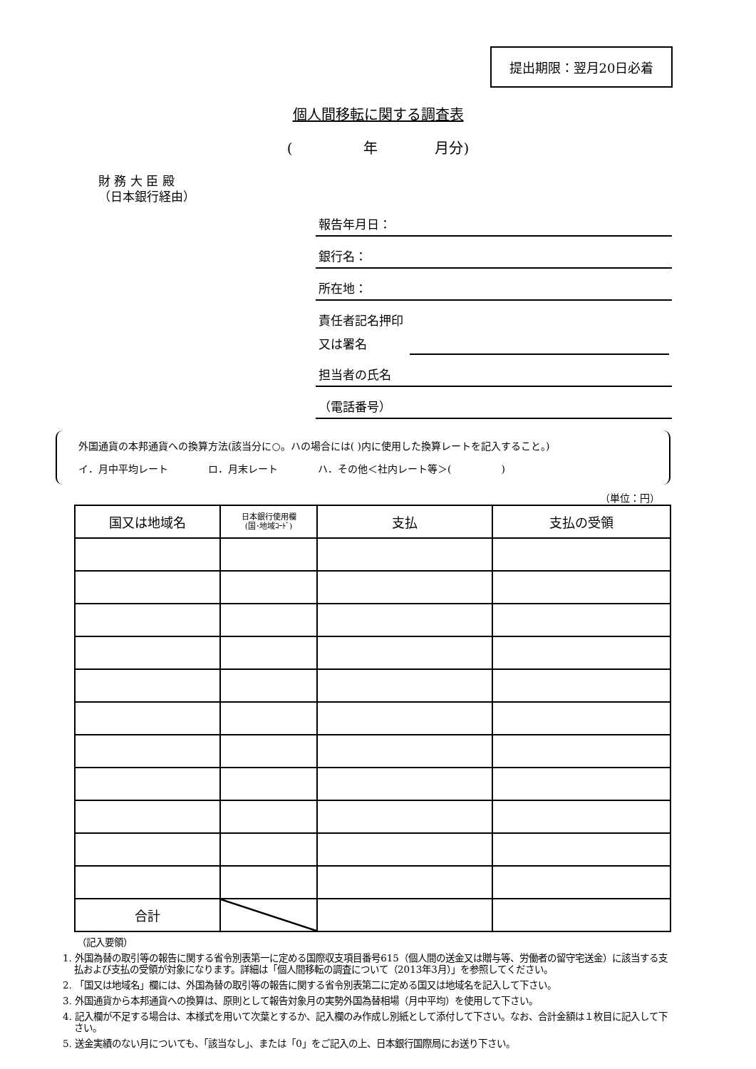提出期限：翌月20日必着
個人間移転に関する調査表
(　　　　　年　　　　月分)
財 務 大 臣 殿
（日本銀行経由）
報告年月日：
銀行名：
所在地：
責任者記名押印
又は署名
担当者の氏名
（電話番号）
外国通貨の本邦通貨への換算方法(該当分に○。ハの場合には( )内に使用した換算レートを記入すること。)
イ．月中平均レート　　　　ロ．月末レート　　　　ハ．その他＜社内レート等＞(　　　　　)
（単位：円）
| 国又は地域名 | 日本銀行使用欄 (国･地域ｺｰﾄﾞ) | 支払 | 支払の受領 |
| --- | --- | --- | --- |
| 合計 | | | |
（記入要領）
1. 外国為替の取引等の報告に関する省令別表第一に定める国際収支項目番号615（個人間の送金又は贈与等、労働者の留守宅送金）に該当する支払および支払の受領が対象になります。詳細は「個人間移転の調査について（2013年3月）」を参照してください。
2. 「国又は地域名」欄には、外国為替の取引等の報告に関する省令別表第二に定める国又は地域名を記入して下さい。
3. 外国通貨から本邦通貨への換算は、原則として報告対象月の実勢外国為替相場（月中平均）を使用して下さい。
4. 記入欄が不足する場合は、本様式を用いて次葉とするか、記入欄のみ作成し別紙として添付して下さい。なお、合計金額は１枚目に記入して下さい。
5. 送金実績のない月についても、「該当なし」、または「0」をご記入の上、日本銀行国際局にお送り下さい。